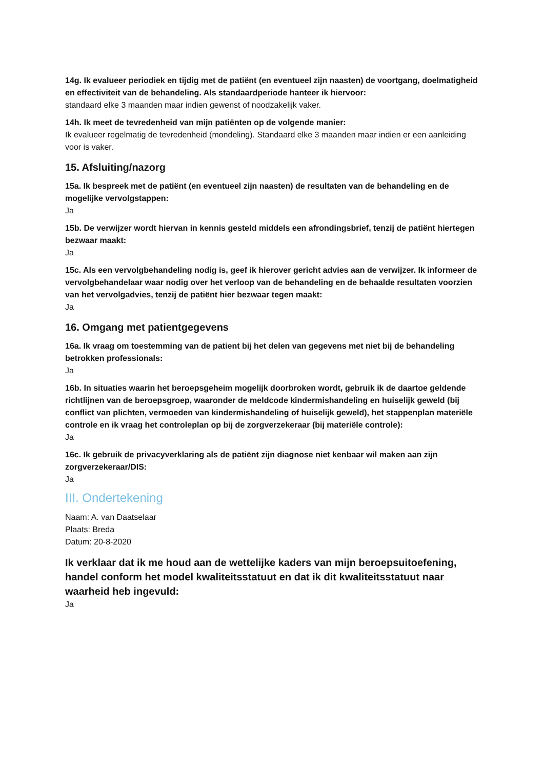14g. Ik evalueer periodiek en tijdig met de patiënt (en eventueel zijn naasten) de voortgang, doelmatigheid en effectiviteit van de behandeling. Als standaardperiode hanteer ik hiervoor:
standaard elke 3 maanden maar indien gewenst of noodzakelijk vaker.
14h. Ik meet de tevredenheid van mijn patiënten op de volgende manier:
Ik evalueer regelmatig de tevredenheid (mondeling). Standaard elke 3 maanden maar indien er een aanleiding voor is vaker.
15. Afsluiting/nazorg
15a. Ik bespreek met de patiënt (en eventueel zijn naasten) de resultaten van de behandeling en de mogelijke vervolgstappen:
Ja
15b. De verwijzer wordt hiervan in kennis gesteld middels een afrondingsbrief, tenzij de patiënt hiertegen bezwaar maakt:
Ja
15c. Als een vervolgbehandeling nodig is, geef ik hierover gericht advies aan de verwijzer. Ik informeer de vervolgbehandelaar waar nodig over het verloop van de behandeling en de behaalde resultaten voorzien van het vervolgadvies, tenzij de patiënt hier bezwaar tegen maakt:
Ja
16. Omgang met patientgegevens
16a. Ik vraag om toestemming van de patient bij het delen van gegevens met niet bij de behandeling betrokken professionals:
Ja
16b. In situaties waarin het beroepsgeheim mogelijk doorbroken wordt, gebruik ik de daartoe geldende richtlijnen van de beroepsgroep, waaronder de meldcode kindermishandeling en huiselijk geweld (bij conflict van plichten, vermoeden van kindermishandeling of huiselijk geweld), het stappenplan materiële controle en ik vraag het controleplan op bij de zorgverzekeraar (bij materiële controle):
Ja
16c. Ik gebruik de privacyverklaring als de patiënt zijn diagnose niet kenbaar wil maken aan zijn zorgverzekeraar/DIS:
Ja
III. Ondertekening
Naam: A. van Daatselaar
Plaats: Breda
Datum: 20-8-2020
Ik verklaar dat ik me houd aan de wettelijke kaders van mijn beroepsuitoefening, handel conform het model kwaliteitsstatuut en dat ik dit kwaliteitsstatuut naar waarheid heb ingevuld:
Ja